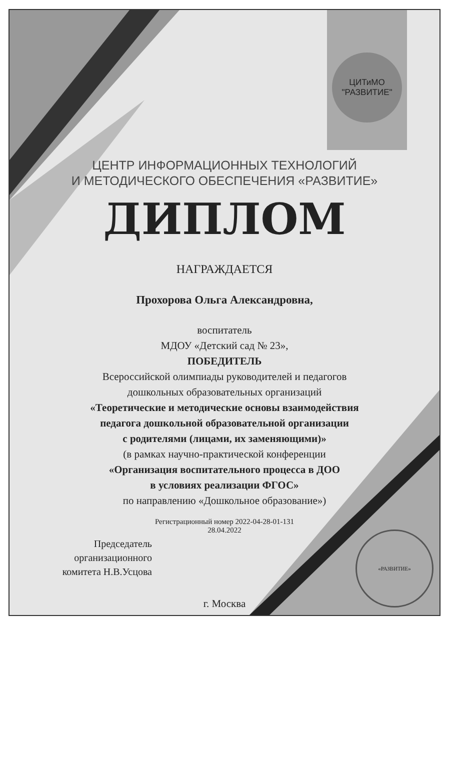ЦИТиМО
"РАЗВИТИЕ"
ЦЕНТР ИНФОРМАЦИОННЫХ ТЕХНОЛОГИЙ
И МЕТОДИЧЕСКОГО ОБЕСПЕЧЕНИЯ «РАЗВИТИЕ»
ДИПЛОМ
НАГРАЖДАЕТСЯ
Прохорова Ольга Александровна,
воспитатель
МДОУ «Детский сад № 23»,
ПОБЕДИТЕЛЬ
Всероссийской олимпиады руководителей и педагогов
дошкольных образовательных организаций
«Теоретические и методические основы взаимодействия
педагога дошкольной образовательной организации
с родителями (лицами, их заменяющими)»
(в рамках научно-практической конференции
«Организация воспитательного процесса в ДОО
в условиях реализации ФГОС»
по направлению «Дошкольное образование»)
Регистрационный номер 2022-04-28-01-131
28.04.2022
Председатель
организационного
комитета Н.В.Усцова
г. Москва
«РАЗВИТИЕ»